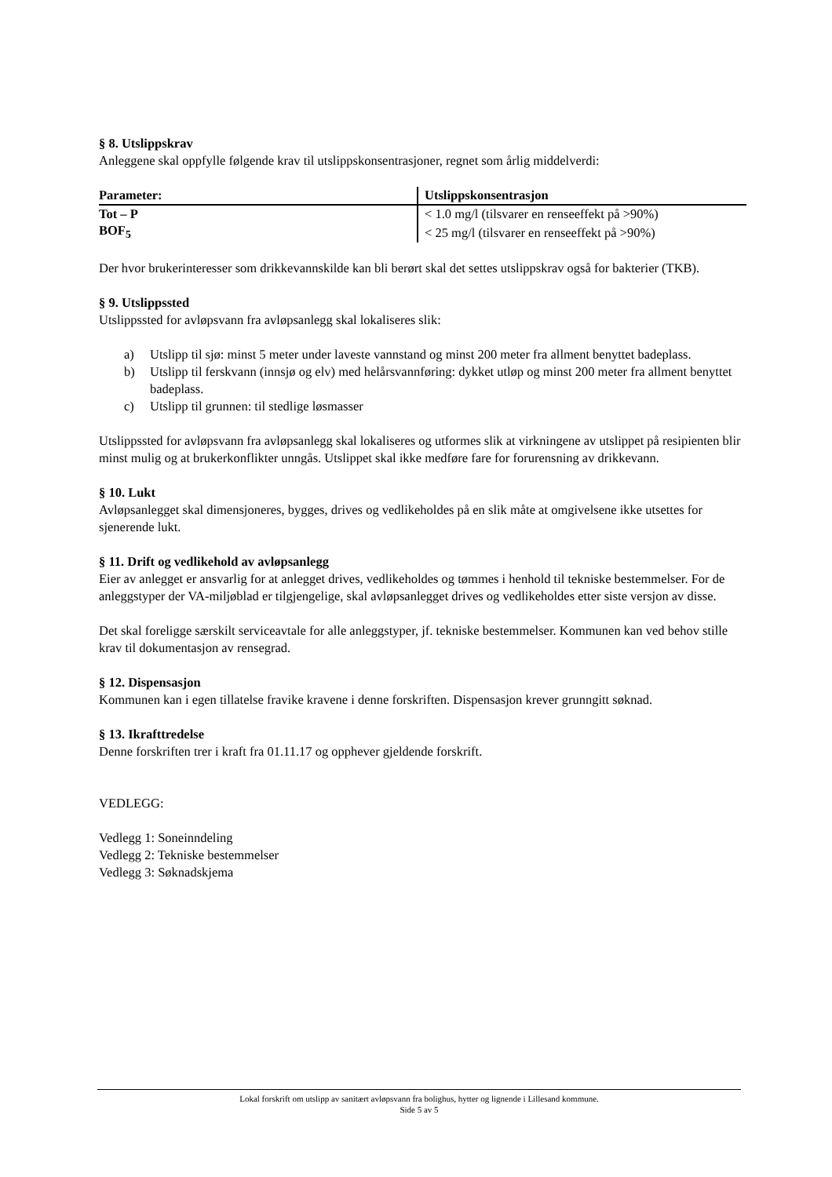§ 8. Utslippskrav
Anleggene skal oppfylle følgende krav til utslippskonsentrasjoner, regnet som årlig middelverdi:
| Parameter: | Utslippskonsentrasjon |
| --- | --- |
| Tot – P | < 1.0 mg/l (tilsvarer en renseeffekt på >90%) |
| BOF<sub>5</sub> | < 25 mg/l (tilsvarer en renseeffekt på >90%) |
Der hvor brukerinteresser som drikkevannskilde kan bli berørt skal det settes utslippskrav også for bakterier (TKB).
§ 9. Utslippssted
Utslippssted for avløpsvann fra avløpsanlegg skal lokaliseres slik:
a) Utslipp til sjø: minst 5 meter under laveste vannstand og minst 200 meter fra allment benyttet badeplass.
b) Utslipp til ferskvann (innsjø og elv) med helårsvannføring: dykket utløp og minst 200 meter fra allment benyttet badeplass.
c) Utslipp til grunnen: til stedlige løsmasser
Utslippssted for avløpsvann fra avløpsanlegg skal lokaliseres og utformes slik at virkningene av utslippet på resipienten blir minst mulig og at brukerkonflikter unngås. Utslippet skal ikke medføre fare for forurensning av drikkevann.
§ 10. Lukt
Avløpsanlegget skal dimensjoneres, bygges, drives og vedlikeholdes på en slik måte at omgivelsene ikke utsettes for sjenerende lukt.
§ 11. Drift og vedlikehold av avløpsanlegg
Eier av anlegget er ansvarlig for at anlegget drives, vedlikeholdes og tømmes i henhold til tekniske bestemmelser. For de anleggstyper der VA-miljøblad er tilgjengelige, skal avløpsanlegget drives og vedlikeholdes etter siste versjon av disse.
Det skal foreligge særskilt serviceavtale for alle anleggstyper, jf. tekniske bestemmelser. Kommunen kan ved behov stille krav til dokumentasjon av rensegrad.
§ 12. Dispensasjon
Kommunen kan i egen tillatelse fravike kravene i denne forskriften. Dispensasjon krever grunngitt søknad.
§ 13. Ikrafttredelse
Denne forskriften trer i kraft fra 01.11.17 og opphever gjeldende forskrift.
VEDLEGG:
Vedlegg 1: Soneinndeling
Vedlegg 2: Tekniske bestemmelser
Vedlegg 3: Søknadskjema
Lokal forskrift om utslipp av sanitært avløpsvann fra bolighus, hytter og lignende i Lillesand kommune.
Side 5 av 5